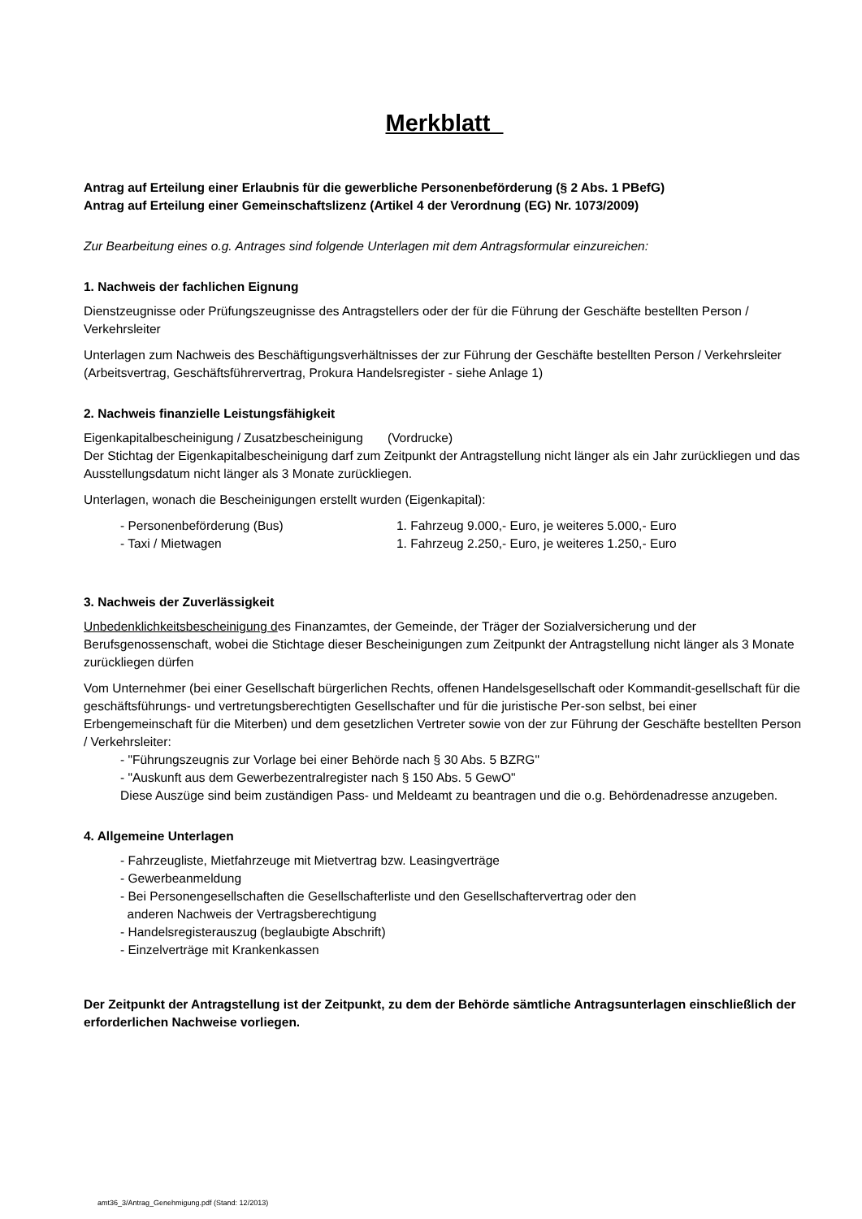Merkblatt
Antrag auf Erteilung einer Erlaubnis für die gewerbliche Personenbeförderung (§ 2 Abs. 1 PBefG)
Antrag auf Erteilung einer Gemeinschaftslizenz (Artikel 4 der Verordnung (EG) Nr. 1073/2009)
Zur Bearbeitung eines o.g. Antrages sind folgende Unterlagen mit dem Antragsformular einzureichen:
1. Nachweis der fachlichen Eignung
Dienstzeugnisse oder Prüfungszeugnisse des Antragstellers oder der für die Führung der Geschäfte bestellten Person / Verkehrsleiter
Unterlagen zum Nachweis des Beschäftigungsverhältnisses der zur Führung der Geschäfte bestellten Person / Verkehrsleiter (Arbeitsvertrag, Geschäftsführervertrag, Prokura Handelsregister - siehe Anlage 1)
2. Nachweis finanzielle Leistungsfähigkeit
Eigenkapitalbescheinigung / Zusatzbescheinigung (Vordrucke)
Der Stichtag der Eigenkapitalbescheinigung darf zum Zeitpunkt der Antragstellung nicht länger als ein Jahr zurückliegen und das Ausstellungsdatum nicht länger als 3 Monate zurückliegen.
Unterlagen, wonach die Bescheinigungen erstellt wurden (Eigenkapital):
- Personenbeförderung (Bus) 1. Fahrzeug 9.000,- Euro, je weiteres 5.000,- Euro
- Taxi / Mietwagen 1. Fahrzeug 2.250,- Euro, je weiteres 1.250,- Euro
3. Nachweis der Zuverlässigkeit
Unbedenklichkeitsbescheinigung des Finanzamtes, der Gemeinde, der Träger der Sozialversicherung und der Berufsgenossenschaft, wobei die Stichtage dieser Bescheinigungen zum Zeitpunkt der Antragstellung nicht länger als 3 Monate zurückliegen dürfen
Vom Unternehmer (bei einer Gesellschaft bürgerlichen Rechts, offenen Handelsgesellschaft oder Kommandit-gesellschaft für die geschäftsführungs- und vertretungsberechtigten Gesellschafter und für die juristische Per-son selbst, bei einer Erbengemeinschaft für die Miterben) und dem gesetzlichen Vertreter sowie von der zur Führung der Geschäfte bestellten Person / Verkehrsleiter:
- "Führungszeugnis zur Vorlage bei einer Behörde nach § 30 Abs. 5 BZRG"
- "Auskunft aus dem Gewerbezentralregister nach § 150 Abs. 5 GewO"
Diese Auszüge sind beim zuständigen Pass- und Meldeamt zu beantragen und die o.g. Behördenadresse anzugeben.
4. Allgemeine Unterlagen
- Fahrzeugliste, Mietfahrzeuge mit Mietvertrag bzw. Leasingverträge
- Gewerbeanmeldung
- Bei Personengesellschaften die Gesellschafterliste und den Gesellschaftervertrag oder den
anderen Nachweis der Vertragsberechtigung
- Handelsregisterauszug (beglaubigte Abschrift)
- Einzelverträge mit Krankenkassen
Der Zeitpunkt der Antragstellung ist der Zeitpunkt, zu dem der Behörde sämtliche Antragsunterlagen einschließlich der erforderlichen Nachweise vorliegen.
amt36_3/Antrag_Genehmigung.pdf (Stand: 12/2013)